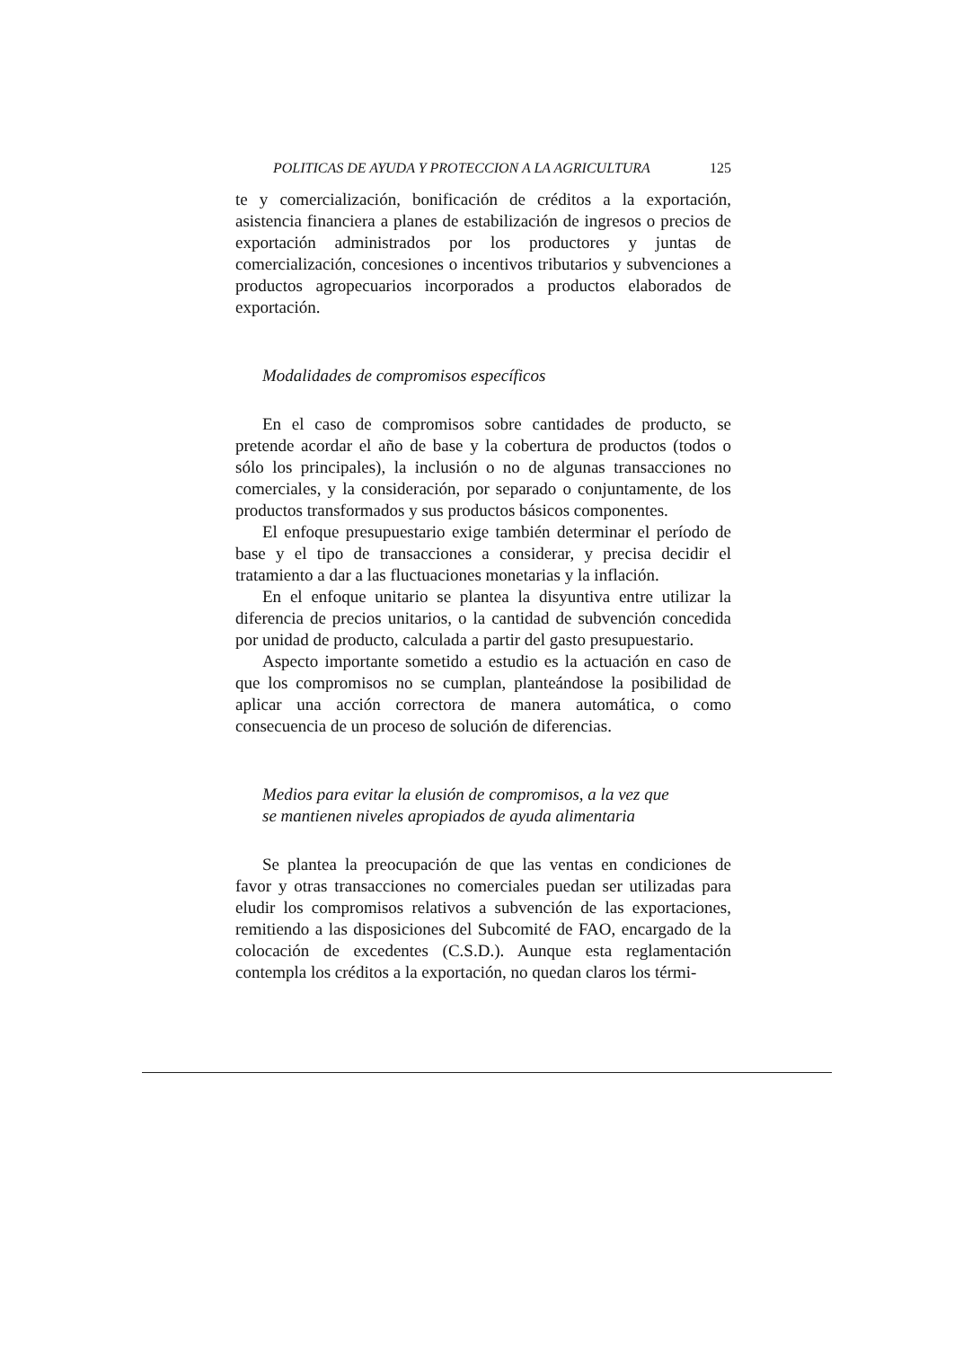POLITICAS DE AYUDA Y PROTECCION A LA AGRICULTURA 125
te y comercialización, bonificación de créditos a la exportación, asistencia financiera a planes de estabilización de ingresos o precios de exportación administrados por los productores y juntas de comercialización, concesiones o incentivos tributarios y subvenciones a productos agropecuarios incorporados a productos elaborados de exportación.
Modalidades de compromisos específicos
En el caso de compromisos sobre cantidades de producto, se pretende acordar el año de base y la cobertura de productos (todos o sólo los principales), la inclusión o no de algunas transacciones no comerciales, y la consideración, por separado o conjuntamente, de los productos transformados y sus productos básicos componentes.
El enfoque presupuestario exige también determinar el período de base y el tipo de transacciones a considerar, y precisa decidir el tratamiento a dar a las fluctuaciones monetarias y la inflación.
En el enfoque unitario se plantea la disyuntiva entre utilizar la diferencia de precios unitarios, o la cantidad de subvención concedida por unidad de producto, calculada a partir del gasto presupuestario.
Aspecto importante sometido a estudio es la actuación en caso de que los compromisos no se cumplan, planteándose la posibilidad de aplicar una acción correctora de manera automática, o como consecuencia de un proceso de solución de diferencias.
Medios para evitar la elusión de compromisos, a la vez que
se mantienen niveles apropiados de ayuda alimentaria
Se plantea la preocupación de que las ventas en condiciones de favor y otras transacciones no comerciales puedan ser utilizadas para eludir los compromisos relativos a subvención de las exportaciones, remitiendo a las disposiciones del Subcomité de FAO, encargado de la colocación de excedentes (C.S.D.). Aunque esta reglamentación contempla los créditos a la exportación, no quedan claros los térmi-